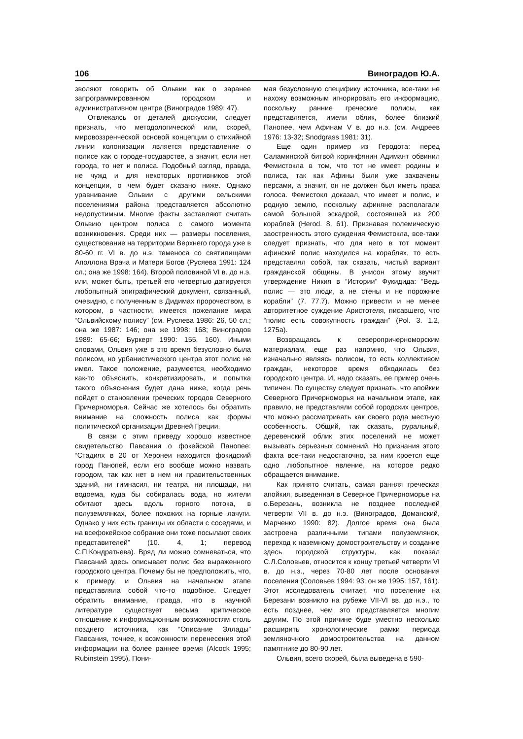106 Виноградов Ю.А.
зволяют говорить об Ольвии как о заранее запрограммированном городском и административном центре (Виноградов 1989: 47).
Отвлекаясь от деталей дискуссии, следует признать, что методологической или, скорей, мировоззренческой основой концепции о стихийной линии колонизации является представление о полисе как о городе-государстве, а значит, если нет города, то нет и полиса. Подобный взгляд, правда, не чужд и для некоторых противников этой концепции, о чем будет сказано ниже. Однако уравнивание Ольвии с другими сельскими поселениями района представляется абсолютно недопустимым. Многие факты заставляют считать Ольвию центром полиса с самого момента возникновения. Среди них — размеры поселения, существование на территории Верхнего города уже в 80-60 гг. VI в. до н.э. теменоса со святилищами Аполлона Врача и Матери Богов (Русяева 1991: 124 сл.; она же 1998: 164). Второй половиной VI в. до н.э. или, может быть, третьей его четвертью датируется любопытный эпиграфический документ, связанный, очевидно, с полученным в Дидимах пророчеством, в котором, в частности, имеется пожелание мира “Ольвийскому полису” (см. Русяева 1986: 26, 50 сл.; она же 1987: 146; она же 1998: 168; Виноградов 1989: 65-66; Буркерт 1990: 155, 160). Иными словами, Ольвия уже в это время безусловно была полисом, но урбанистического центра этот полис не имел. Такое положение, разумеется, необходимо как-то объяснить, конкретизировать, и попытка такого объяснения будет дана ниже, когда речь пойдет о становлении греческих городов Северного Причерноморья. Сейчас же хотелось бы обратить внимание на сложность полиса как формы политической организации Древней Греции.
В связи с этим приведу хорошо известное свидетельство Павсания о фокейской Панопее: “Стадиях в 20 от Херонеи находится фокидский город Панопей, если его вообще можно назвать городом, так как нет в нем ни правительственных зданий, ни гимнасия, ни театра, ни площади, ни водоема, куда бы собиралась вода, но жители обитают здесь вдоль горного потока, в полуземлянках, более похожих на горные лачуги. Однако у них есть границы их области с соседями, и на всефокейское собрание они тоже посылают своих представителей” (10. 4, 1; перевод С.П.Кондратьева). Вряд ли можно сомневаться, что Павсаний здесь описывает полис без выраженного городского центра. Почему бы не предположить, что, к примеру, и Ольвия на начальном этапе представляла собой что-то подобное. Следует обратить внимание, правда, что в научной литературе существует весьма критическое отношение к информационным возможностям столь позднего источника, как “Описание Эллады” Павсания, точнее, к возможности перенесения этой информации на более раннее время (Alcock 1995; Rubinstein 1995). Пони-
мая безусловную специфику источника, все-таки не нахожу возможным игнорировать его информацию, поскольку ранние греческие полисы, как представляется, имели облик, более близкий Панопее, чем Афинам V в. до н.э. (см. Андреев 1976: 13-32; Snodgrass 1981: 31).
Еще один пример из Геродота: перед Саламинской битвой коринфянин Адимант обвинил Фемистокла в том, что тот не имеет родины и полиса, так как Афины были уже захвачены персами, а значит, он не должен был иметь права голоса. Фемистокл доказал, что имеет и полис, и родную землю, поскольку афиняне располагали самой большой эскадрой, состоявшей из 200 кораблей (Herod. 8. 61). Признавая полемическую заостренность этого суждения Фемистокла, все-таки следует признать, что для него в тот момент афинский полис находился на кораблях, то есть представлял собой, так сказать, чистый вариант гражданской общины. В унисон этому звучит утверждение Никия в “Истории” Фукидида: “Ведь полис — это люди, а не стены и не порожние корабли” (7. 77.7). Можно привести и не менее авторитетное суждение Аристотеля, писавшего, что “полис есть совокупность граждан” (Pol. 3. 1.2, 1275a).
Возвращаясь к северопричерноморским материалам, еще раз напомню, что Ольвия, изначально являясь полисом, то есть коллективом граждан, некоторое время обходилась без городского центра. И, надо сказать, ее пример очень типичен. По существу следует признать, что апойкии Северного Причерноморья на начальном этапе, как правило, не представляли собой городских центров, что можно рассматривать как своего рода местную особенность. Общий, так сказать, руральный, деревенский облик этих поселений не может вызывать серьезных сомнений. Но признания этого факта все-таки недостаточно, за ним кроется еще одно любопытное явление, на которое редко обращается внимание.
Как принято считать, самая ранняя греческая апойкия, выведенная в Северное Причерноморье на о.Березань, возникла не позднее последней четверти VII в. до н.э. (Виноградов, Доманский, Марченко 1990: 82). Долгое время она была застроена различными типами полуземлянок, переход к наземному домостроительству и создание здесь городской структуры, как показал С.Л.Соловьев, относится к концу третьей четверти VI в. до н.э., через 70-80 лет после основания поселения (Соловьев 1994: 93; он же 1995: 157, 161). Этот исследователь считает, что поселение на Березани возникло на рубеже VII-VI вв. до н.э., то есть позднее, чем это представляется многим другим. По этой причине буде уместно несколько расширить хронологические рамки периода земляночного домостроительства на данном памятнике до 80-90 лет.
Ольвия, всего скорей, была выведена в 590-